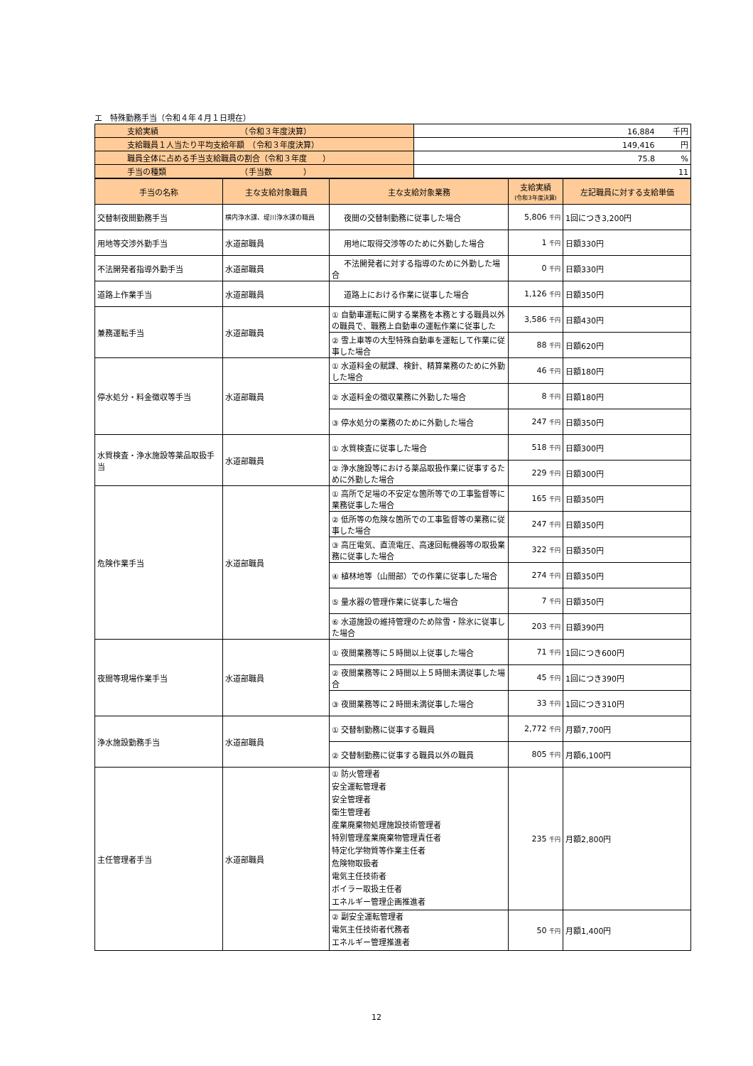エ　特殊勤務手当（令和４年４月１日現在）
| 支給実績 （令和３年度決算） | 16,884 千円 |
| 支給職員１人当たり平均支給年額 （令和３年度決算） | 149,416 円 |
| 職員全体に占める手当支給職員の割合（令和３年度 ） | 75.8 % |
| 手当の種類 （手当数 ） | 11 |
| 手当の名称 | 主な支給対象職員 | 主な支給対象業務 | 支給実績 (令和3年度決算) | 左記職員に対する支給単価 |
| --- | --- | --- | --- | --- |
| 交替制夜間勤務手当 | 横内浄水課、堤川浄水課の職員 | 夜間の交替制勤務に従事した場合 | 5,806 千円 | 1回につき3,200円 |
| 用地等交渉外勤手当 | 水道部職員 | 用地に取得交渉等のために外勤した場合 | 1 千円 | 日額330円 |
| 不法開発者指導外勤手当 | 水道部職員 | 不法開発者に対する指導のために外勤した場合 | 0 千円 | 日額330円 |
| 道路上作業手当 | 水道部職員 | 道路上における作業に従事した場合 | 1,126 千円 | 日額350円 |
| 兼務運転手当 | 水道部職員 | ① 自動車運転に関する業務を本務とする職員以外の職員で、職務上自動車の運転作業に従事した | 3,586 千円 | 日額430円 |
| | | ② 雪上車等の大型特殊自動車を運転して作業に従事した場合 | 88 千円 | 日額620円 |
| 停水処分・料金徴収等手当 | 水道部職員 | ① 水道料金の賦課、検針、精算業務のために外勤した場合 | 46 千円 | 日額180円 |
| | | ② 水道料金の徴収業務に外勤した場合 | 8 千円 | 日額180円 |
| | | ③ 停水処分の業務のために外勤した場合 | 247 千円 | 日額350円 |
| 水質検査・浄水施設等薬品取扱手当 | 水道部職員 | ① 水質検査に従事した場合 | 518 千円 | 日額300円 |
| | | ② 浄水施設等における薬品取扱作業に従事するために外勤した場合 | 229 千円 | 日額300円 |
| 危険作業手当 | 水道部職員 | ① 高所で足場の不安定な箇所等での工事監督等に業務従事した場合 | 165 千円 | 日額350円 |
| | | ② 低所等の危険な箇所での工事監督等の業務に従事した場合 | 247 千円 | 日額350円 |
| | | ③ 高圧電気、直流電圧、高速回転機器等の取扱業務に従事した場合 | 322 千円 | 日額350円 |
| | | ④ 植林地等（山間部）での作業に従事した場合 | 274 千円 | 日額350円 |
| | | ⑤ 量水器の管理作業に従事した場合 | 7 千円 | 日額350円 |
| | | ⑥ 水道施設の維持管理のため除雪・除氷に従事した場合 | 203 千円 | 日額390円 |
| 夜間等現場作業手当 | 水道部職員 | ① 夜間業務等に５時間以上従事した場合 | 71 千円 | 1回につき600円 |
| | | ② 夜間業務等に２時間以上５時間未満従事した場合 | 45 千円 | 1回につき390円 |
| | | ③ 夜間業務等に２時間未満従事した場合 | 33 千円 | 1回につき310円 |
| 浄水施設勤務手当 | 水道部職員 | ① 交替制勤務に従事する職員 | 2,772 千円 | 月額7,700円 |
| | | ② 交替制勤務に従事する職員以外の職員 | 805 千円 | 月額6,100円 |
| 主任管理者手当 | 水道部職員 | ① 防火管理者 安全運転管理者 安全管理者 衛生管理者 産業廃棄物処理施設技術管理者 特別管理産業廃棄物管理責任者 特定化学物質等作業主任者 危険物取扱者 電気主任技術者 ボイラー取扱主任者 エネルギー管理企画推進者 | 235 千円 | 月額2,800円 |
| | | ② 副安全運転管理者 電気主任技術者代務者 エネルギー管理推進者 | 50 千円 | 月額1,400円 |
12